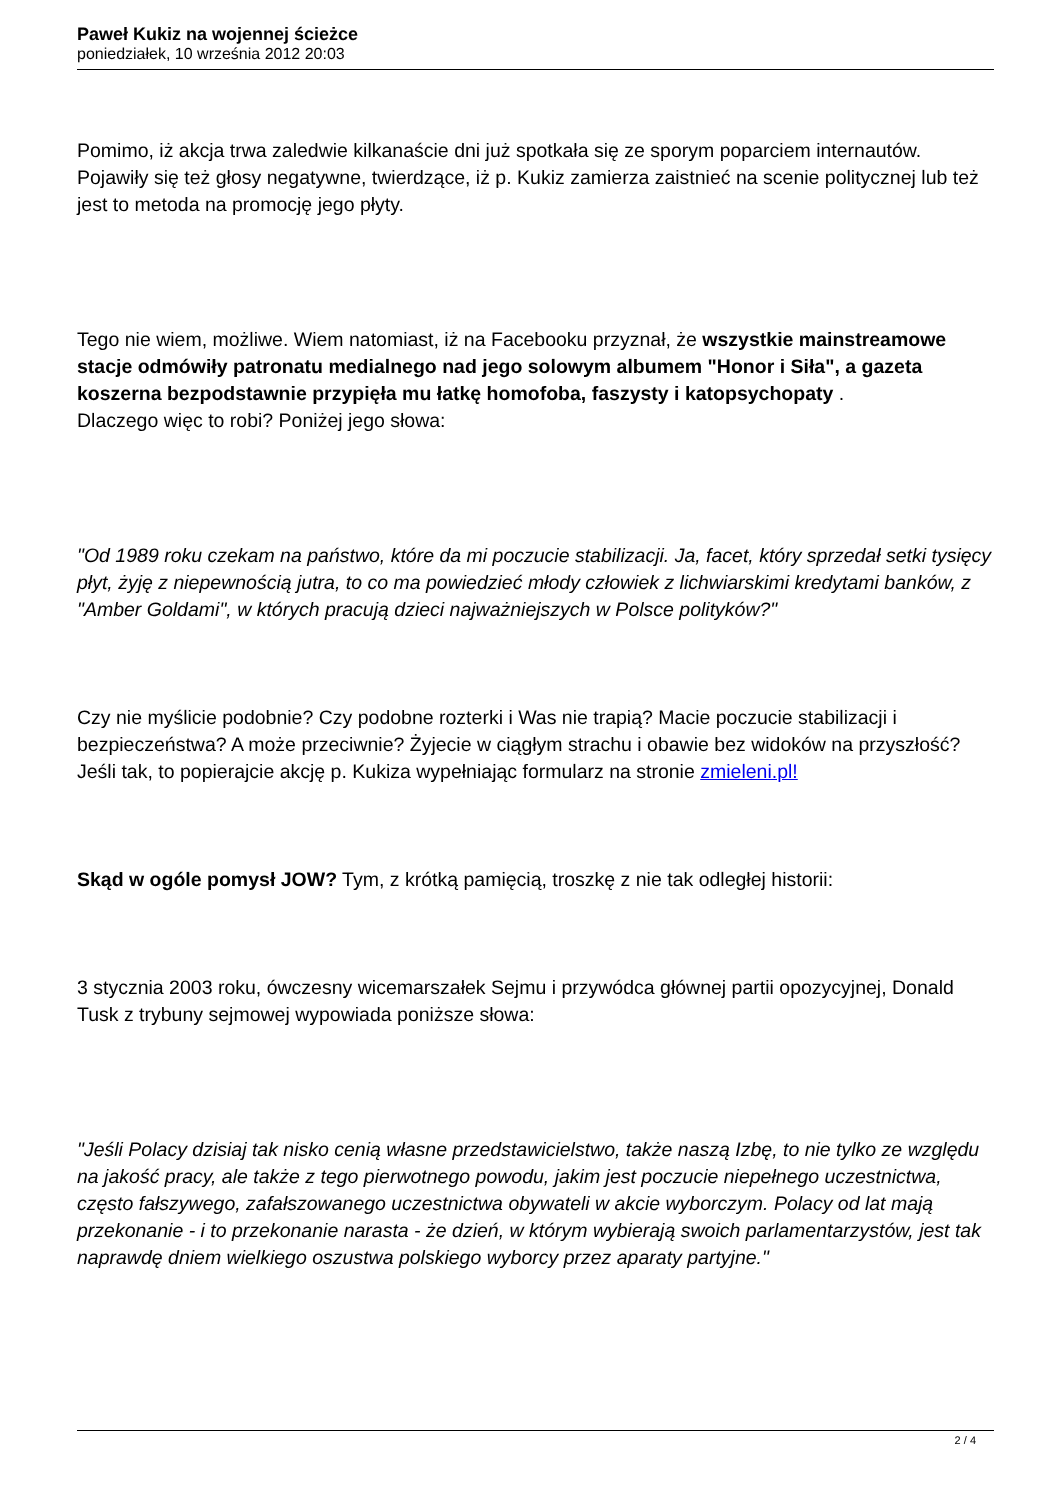Paweł Kukiz na wojennej ścieżce
poniedziałek, 10 września 2012 20:03
Pomimo, iż akcja trwa zaledwie kilkanaście dni już spotkała się ze sporym poparciem internautów. Pojawiły się też głosy negatywne, twierdzące, iż p. Kukiz zamierza zaistnieć na scenie politycznej lub też jest to metoda na promocję jego płyty.
Tego nie wiem, możliwe. Wiem natomiast, iż na Facebooku przyznał, że wszystkie mainstreamowe stacje odmówiły patronatu medialnego nad jego solowym albumem "Honor i Siła", a gazeta koszerna bezpodstawnie przypięła mu łatkę homofoba, faszysty i katopsychopaty .
Dlaczego więc to robi? Poniżej jego słowa:
"Od 1989 roku czekam na państwo, które da mi poczucie stabilizacji. Ja, facet, który sprzedał setki tysięcy płyt, żyję z niepewnością jutra, to co ma powiedzieć młody człowiek z lichwiarskimi kredytami banków, z "Amber Goldami", w których pracują dzieci najważniejszych w Polsce polityków?"
Czy nie myślicie podobnie? Czy podobne rozterki i Was nie trapią? Macie poczucie stabilizacji i bezpieczeństwa? A może przeciwnie? Żyjecie w ciągłym strachu i obawie bez widoków na przyszłość? Jeśli tak, to popierajcie akcję p. Kukiza wypełniając formularz na stronie zmieleni.pl!
Skąd w ogóle pomysł JOW? Tym, z krótką pamięcią, troszkę z nie tak odległej historii:
3 stycznia 2003 roku, ówczesny wicemarszałek Sejmu i przywódca głównej partii opozycyjnej, Donald Tusk z trybuny sejmowej wypowiada poniższe słowa:
"Jeśli Polacy dzisiaj tak nisko cenią własne przedstawicielstwo, także naszą Izbę, to nie tylko ze względu na jakość pracy, ale także z tego pierwotnego powodu, jakim jest poczucie niepełnego uczestnictwa, często fałszywego, zafałszowanego uczestnictwa obywateli w akcie wyborczym. Polacy od lat mają przekonanie - i to przekonanie narasta - że dzień, w którym wybierają swoich parlamentarzystów, jest tak naprawdę dniem wielkiego oszustwa polskiego wyborcy przez aparaty partyjne."
2 / 4